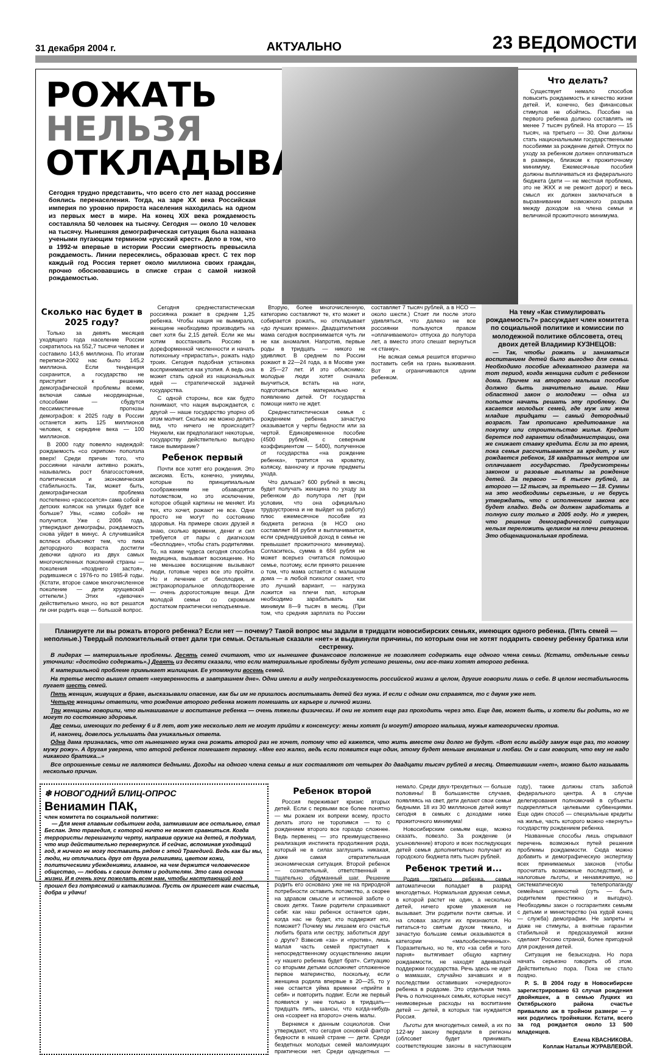31 декабря 2004 г. АКТУАЛЬНО 23 ВЕДОМОСТИ
РОЖАТЬ НЕЛЬЗЯ ОТКЛАДЫВАТЬ
Сегодня трудно представить, что всего сто лет назад россияне боялись перенаселения. Тогда, на заре XX века Российская империя по уровню прироста населения находилась на одном из первых мест в мире. На конец XIX века рождаемость составляла 50 человек на тысячу. Сегодня — около 10 человек на тысячу. Нынешняя демографическая ситуация была названа учеными пугающим термином «русский крест». Дело в том, что в 1992-м впервые в истории России смертность превысила рождаемость. Линии пересеклись, образовав крест. С тех пор каждый год Россия теряет около миллиона своих граждан, прочно обосновавшись в списке стран с самой низкой рождаемостью.
Что делать?
Существует немало способов повысить рождаемость и качество жизни детей. И, конечно, без финансовых стимулов не обойтись. Пособие на первого ребенка должно составлять не менее 7 тысяч рублей. На второго — 15 тысяч, на третьего — 30. Они должны стать национальными государственными пособиями за рождение детей. Отпуск по уходу за ребенком должен оплачиваться в размере, близком к прожиточному минимуму. Ежемесячные пособия должны выплачиваться из федерального бюджета (дети — не местная проблема, это не ЖКХ и не ремонт дорог) и весь смысл их должен заключаться в выравнивании возможного разрыва между доходом на члена семьи и величиной прожиточного минимума.
Сколько нас будет в 2025 году?
Только за девять месяцев уходящего года население России сократилось на 552,7 тысячи человек и составило 143,6 миллиона. По итогам переписи-2002 нас было 145,2 миллиона. Если тенденция сохранится, а государство не приступит к решению демографической проблемы всеми, включая самые неординарные, способами — сбудутся пессимистичные прогнозы демографов: к 2025 году в России останется жить 125 миллионов человек, к середине века — 100 миллионов.
В 2000 году повеяло надеждой: рождаемость «со скрипом» поползла вверх! Среди причин того, что россиянки начали активно рожать, назывались рост благосостояния, политическая и экономическая стабильность. Так, может быть, демографическая проблема постепенно «рассосется» сама собой и детских колясок на улицах будет все больше? Увы, «само собой» не получится. Уже с 2006 года, утверждают демографы, рождаемость снова уйдет в минус. А случившийся всплеск объясняют тем, что пика детородного возраста достигли девочки одного из двух самых многочисленных поколений страны — поколения «позднего застоя», родившиеся с 1976-го по 1985-й годы. (Кстати, второе самое многочисленное поколение — дети хрущевской оттепели.) Этих «девочек» действительно много, но вот решатся ли они родить еще — большой вопрос.
Сегодня среднестатистическая россиянка рожает в среднем 1,25 ребенка. Чтобы нация не вымирала, женщине необходимо производить на свет хотя бы 2,15 детей. Если же мы хотим восстановить Россию в дореформенной численности и начать потихоньку «прирастать», рожать надо троих. Сегодня подобная установка воспринимается как утопия. А ведь она может стать одной из национальных идей — стратегической задачей государства.
С одной стороны, все как будто понимают, что нация вырождается, с другой — наше государство упорно об этом молчит. Сколько же можно делать вид, что ничего не происходит? Неужели, как предполагают некоторые, государству действительно выгодно такое вымирание?
Ребенок первый
Почти все хотят его рождения. Это аксиома. Есть, конечно, уникумы, которые по принципиальным соображениям не обзаводятся потомством, но это исключение, которое общей картины не меняет. Из тех, кто хочет, рожают не все. Одни просто не могут по состоянию здоровья. На примере своих друзей я знаю, сколько времени, денег и сил требуется от пары с диагнозом «бесплодие», чтобы стать родителями. То, на какие чудеса сегодня способна медицина, вызывает восхищение. Но не меньшее восхищение вызывают люди, готовые через все это пройти. Но и лечение от бесплодия, и экстракорпоральное оплодотворение — очень дорогостоящие вещи. Для молодой семьи со скромным достатком практически неподъемные.
Вторую, более многочисленную, категорию составляют те, кто может и собирается рожать, но откладывает «до лучших времен». Двадцатилетняя мама сегодня воспринимается чуть ли не как аномалия. Напротив, первые роды в тридцать — никого не удивляют. В среднем по России рожают в 22—24 года, а в Москве уже в 25—27 лет. И это объяснимо: молодые люди хотят сначала выучиться, встать на ноги, подготовиться материально к появлению детей. От государства помощи никто не ждет.
Среднестатистическая семья с рождением ребенка зачастую оказывается у черты бедности или за чертой. Единовременное пособие (4500 рублей, с северным коэффициентом — 5400), полученное от государства «на рождение ребенка», тратится на кроватку, коляску, ванночку и прочие предметы ухода.
Что дальше? 600 рублей в месяц будет получать женщина по уходу за ребенком до полутора лет (при условии, что она официально трудоустроена и не выйдет на работу) плюс ежемесячное пособие из бюджета региона (в НСО оно составляет 84 рубля и выплачивается, если среднедушевой доход в семье не превышает прожиточного минимума). Согласитесь, сумма в 684 рубля не может всерьез считаться помощью семье, поэтому, если принято решение о том, что мама остается с малышом дома — а любой психолог скажет, что это лучший вариант, — нагрузка ложится на плечи пап, которым необходимо зарабатывать как минимум 8—9 тысяч в месяц. (При том, что средняя зарплата по России составляет 7 тысяч рублей, а в НСО — около шести.) Стоит ли после этого удивляться, что далеко не все россиянки пользуются правом «оплачиваемого» отпуска до полутора лет, а вместо этого спешат вернуться «к станку».
Не всякая семья решится вторично поставить себя на грань выживания. Вот и ограничиваются одним ребенком.
На тему «Как стимулировать рождаемость?» рассуждает член комитета по социальной политике и комиссии по молодежной политике облсовета, отец двоих детей Владимир КУЗНЕЦОВ:
— Так, чтобы рожать и заниматься воспитанием детей было выгодно для семьи. Необходимо пособие адекватного размера на тот период, когда женщина сидит с ребенком дома. Причем на второго малыша пособие должно быть значительно выше. Наш областной закон о молодежи — одна из попыток начать решать эту проблему. Он касается молодых семей, где муж или жена младше тридцати — самый детородный возраст. Там прописано кредитование на покупку или строительство жилья. Кредит берется под гарантии обладминистрации, она же снижает ставку кредита. Если за то время, пока семья рассчитывается за кредит, у них рождается ребенок, 18 квадратных метров им оплачивает государство. Предусмотрены законом и разовые выплаты за рождение детей. За первого — 6 тысяч рублей, за второго — 12 тысяч, за третьего — 18. Суммы на это необходимы серьезные, и не берусь утверждать, что с исполнением закона все будет гладко. Ведь он должен заработать в полную силу только в 2005 году. Но я уверен, что решение демографической ситуации нельзя переложить целиком на плечи регионов. Это общенациональная проблема.
Планируете ли вы рожать второго ребенка? Если нет — почему? Такой вопрос мы задали в тридцати новосибирских семьях, имеющих одного ребенка. (Пять семей — неполные.) Твердый положительный ответ дали три семьи. Остальные сказали «нет» и выдвинули причины, по которым они не хотят подарить своему ребенку братика или сестренку.
В лидерах — материальные проблемы. Десять семей считают, что их нынешнее финансовое положение не позволяет содержать еще одного члена семьи. (Кстати, отдельные семьи уточнили: «достойно содержать».) Девять из десяти сказали, что если материальные проблемы будут успешно решены, они все-таки хотят второго ребенка.
К материальной проблеме примыкает жилищная. Ее упомянули восемь семей.
На третье место вышел ответ «неуверенность в завтрашнем дне». Одни имели в виду непредсказуемость российской жизни в целом, другие говорили лишь о себе. В целом нестабильность пугает шесть семей.
Пять женщин, живущих в браке, высказывали опасение, как бы им не пришлось воспитывать детей без мужа. И если с одним они справятся, то с двумя уже нет.
Четыре женщины ответили, что рождение второго ребенка может помешать их карьере и личной жизни.
Три женщины говорили, что вынашивание и воспитание ребенка — очень тяжелы физически. И они не хотят еще раз проходить через это. Еще две, может быть, и хотели бы родить, но не могут по состоянию здоровья.
Две семьи, имеющих по ребенку 6 и 8 лет, вот уже несколько лет не могут прийти к консенсусу: жены хотят (и могут!) второго малыша, мужья категорически против.
И, наконец, довелось услышать два уникальных ответа.
Одна дама призналась, что от нынешнего мужа она рожать второй раз не хочет, потому что ей кажется, что жить вместе они долго не будут. «Вот если выйду замуж еще раз, то новому мужу рожу». А другая уверена, что второй ребенок помешает первому. «Мне его жалко, ведь если появится еще один, этому будет меньше внимания и любви. Он и сам говорит, что ему не надо никакого братика...»
Все опрошенные семьи не являются бедными. Доходы на одного члена семьи в них составляют от четырех до двадцати тысяч рублей в месяц. Ответившим «нет», можно было называть несколько причин.
❄ НОВОГОДНИЙ БЛИЦ-ОПРОС
Вениамин ПАК,
член комитета по социальной политике:
— Для меня главным событием года, затмившим все остальное, стал Беслан. Это трагедия, с которой ничто не может сравниться. Когда террористы перешагнули черту, направив оружие на детей, я подумал, что мир действительно перевернулся. И сейчас, вспоминая уходящий год, я ничего не могу поставить рядом с этой Трагедией. Ведь как бы мы, люди, ни отличались друг от друга религиями, цветом кожи, политическими убеждениями, главное, на чем держится человеческое общество, — любовь к своим детям и родителям. Это сама основа жизни. И я очень хочу пожелать всем нам, чтобы наступающий год прошел без потрясений и катаклизмов. Пусть он принесет нам счастья, добра и удачи!
Ребенок второй
Россия переживает кризис вторых детей. Если с первыми все более понятно — мы рожаем их вопреки всему, просто делать этого не торопимся — то с рождением второго все гораздо сложнее. Ведь первенец — это преимущественно реализация инстинкта продолжения рода, который не в силах заглушить никакая, даже самая отвратительная экономическая ситуация. Второй ребенок — сознательный, ответственный и тщательно обдуманный шаг. Решение родить его основано уже не на природной потребности оставить потомство, а скорее на здравом смысле и истинной заботе о своих детях. Такие родители спрашивают себя: как наш ребенок останется один, когда нас не будет, кто поддержит его, поможет? Почему мы лишаем его счастья любить брата или сестру, заботиться друг о друге? Взвесив «за» и «против», лишь малая часть семей приступает к непосредственному осуществлению акции «у нашего ребенка будет брат». Ситуацию со вторыми детьми осложняет отложенное первое материнство, поскольку, если женщина родила впервые в 20—25, то у нее остается уйма времени «прийти в себя» и повторить подвиг. Если же первый появился у нее только в тридцать—тридцать пять, шансы, что когда-нибудь она «созреет на второго» очень малы.
Вернемся к данным социологов. Они утверждают, что сегодня основной фактор бедности в нашей стране — дети. Среди бездетных молодых семей малоимущих практически нет. Среди однодетных — немало. Среди двух-трехдетных — больше половины! В большинстве случаев, появляясь на свет, дети делают свои семьи бедными. 18 из 30 миллионов детей живут сегодня в семьях с доходами ниже прожиточного минимума!
Новосибирским семьям еще, можно сказать, повезло. За рождение (и усыновление) второго и всех последующих детей семья дополнительно получает из городского бюджета пять тысяч рублей.
Ребенок третий и...
Родив третьего ребенка, семья автоматически попадает в разряд многодетных. Нормальная дружная семья, в которой растет не один, а несколько детей, ничего кроме уважения не вызывает. Эти родители почти святые. И на словах заслуги их признаются. Но питаться-то святым духом тяжело, и зачастую большие семьи оказываются в категории «малообеспеченных». Поразительно, но те, кто «за себя и того парня» вытягивает общую картину рождаемости, не находят адекватной поддержки государства. Речь здесь не идет о мамашах, случайно зачавших и в последствии оставивших «очередного» ребенка в роддоме. Это отдельная тема. Речь о полноценных семьях, которые несут неимоверные расходы на воспитание детей — детей, в которых так нуждается Россия.
Льготы для многодетных семей, а их по 122-му закону передали в регионы (облсовет будет принимать соответствующие законы в наступающем году), также должны стать заботой федерального центра. А в случае делегирования полномочий в субъекты подкрепляться целевыми субвенциями. Еще один способ — специальные кредиты на жилье, часть которого можно «вернуть» государству рождением ребенка.
Названные способы лишь открывают перечень возможных путей решения проблемы рождаемости. Сюда можно добавить и демографическую экспертизу всех принимаемых законов (чтобы просчитать возможные последствия), и налоговые льготы, и ненавязчивую, но систематическую телепропаганду семейных ценностей (суть — быть родителем престижно и выгодно). Необходимы закон о госгарантиях семьям с детьми и министерство (на худой конец — служба) демографии. Не запреты и даже не стимулы, а внятные гарантии стабильной и предсказуемой жизни сделают Россию страной, более пригодной для рождения детей.
Ситуация не безысходна. Но пора начать серьезно говорить об этом. Действительно пора. Пока не стало поздно.
P. S. В 2004 году в Новосибирске зарегистрировано 63 случая рождения двойняшек, а в семью Луцких из Октябрьского района счастье привалило аж в тройном размере — у них родились тройняшки. Кстати, всего за год рождается около 13 500 младенцев.
Елена КВАСНИКОВА.
Коллаж Натальи ЖУРАВЛЕВОЙ.